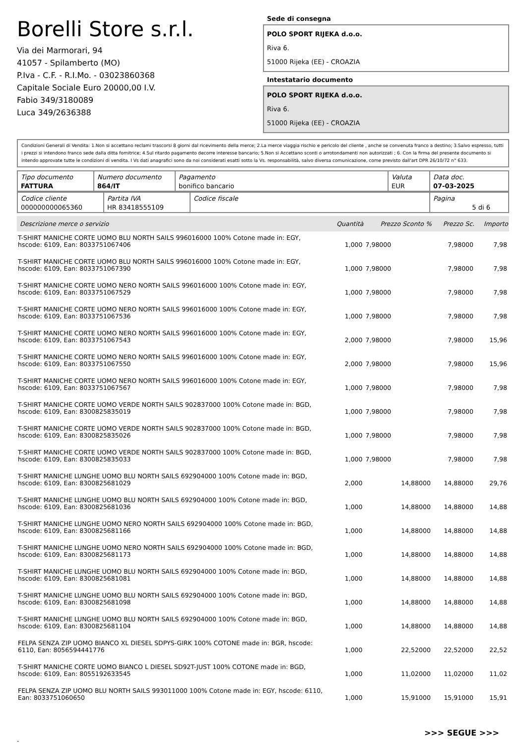Borelli Store s.r.l.
Via dei Marmorari, 94
41057 - Spilamberto (MO)
P.Iva - C.F. - R.I.Mo. - 03023860368
Capitale Sociale Euro 20000,00 I.V.
Fabio 349/3180089
Luca 349/2636388
Sede di consegna
POLO SPORT RIJEKA d.o.o.
Riva 6.
51000 Rijeka (EE) - CROAZIA
Intestatario documento
POLO SPORT RIJEKA d.o.o.
Riva 6.
51000 Rijeka (EE) - CROAZIA
Condizioni Generali di Vendita: 1.Non si accettano reclami trascorsi 8 giorni dal ricevimento della merce; 2.La merce viaggia rischio e pericolo del cliente , anche se convenuta franco a destino; 3.Salvo espresso, tutti i prezzi si intendono franco sede dalla ditta fornitrice; 4.Sul ritardo pagamento decorre interesse bancario; 5.Non si Accettano sconti o arrotondamenti non autorizzati ; 6. Con la firma del presente documento si intendo approvate tutte le condizioni di vendita. I Vs dati anagrafici sono da noi considerati esatti sotto la Vs. responsabilità, salvo diversa comunicazione, come previsto dall'art DPR 26/10/72 n° 633.
| Tipo documento FATTURA | Numero documento 864/IT | Pagamento bonifico bancario | Valuta EUR | Data doc. 07-03-2025 |
| Codice cliente 000000000065360 | Partita IVA HR 83418555109 | Codice fiscale | Pagina 5 di 6 |
| Descrizione merce o servizio | Quantità | Prezzo Sconto % | Prezzo Sc. | Importo |
| --- | --- | --- | --- | --- |
| T-SHIRT MANICHE CORTE UOMO BLU NORTH SAILS 996016000 100% Cotone made in: EGY, hscode: 6109, Ean: 8033751067406 | 1,000 | 7,98000 | 7,98000 | 7,98 |
| T-SHIRT MANICHE CORTE UOMO BLU NORTH SAILS 996016000 100% Cotone made in: EGY, hscode: 6109, Ean: 8033751067390 | 1,000 | 7,98000 | 7,98000 | 7,98 |
| T-SHIRT MANICHE CORTE UOMO NERO NORTH SAILS 996016000 100% Cotone made in: EGY, hscode: 6109, Ean: 8033751067529 | 1,000 | 7,98000 | 7,98000 | 7,98 |
| T-SHIRT MANICHE CORTE UOMO NERO NORTH SAILS 996016000 100% Cotone made in: EGY, hscode: 6109, Ean: 8033751067536 | 1,000 | 7,98000 | 7,98000 | 7,98 |
| T-SHIRT MANICHE CORTE UOMO NERO NORTH SAILS 996016000 100% Cotone made in: EGY, hscode: 6109, Ean: 8033751067543 | 2,000 | 7,98000 | 7,98000 | 15,96 |
| T-SHIRT MANICHE CORTE UOMO NERO NORTH SAILS 996016000 100% Cotone made in: EGY, hscode: 6109, Ean: 8033751067550 | 2,000 | 7,98000 | 7,98000 | 15,96 |
| T-SHIRT MANICHE CORTE UOMO NERO NORTH SAILS 996016000 100% Cotone made in: EGY, hscode: 6109, Ean: 8033751067567 | 1,000 | 7,98000 | 7,98000 | 7,98 |
| T-SHIRT MANICHE CORTE UOMO VERDE NORTH SAILS 902837000 100% Cotone made in: BGD, hscode: 6109, Ean: 8300825835019 | 1,000 | 7,98000 | 7,98000 | 7,98 |
| T-SHIRT MANICHE CORTE UOMO VERDE NORTH SAILS 902837000 100% Cotone made in: BGD, hscode: 6109, Ean: 8300825835026 | 1,000 | 7,98000 | 7,98000 | 7,98 |
| T-SHIRT MANICHE CORTE UOMO VERDE NORTH SAILS 902837000 100% Cotone made in: BGD, hscode: 6109, Ean: 8300825835033 | 1,000 | 7,98000 | 7,98000 | 7,98 |
| T-SHIRT MANICHE LUNGHE UOMO BLU NORTH SAILS 692904000 100% Cotone made in: BGD, hscode: 6109, Ean: 8300825681029 | 2,000 | 14,88000 | 14,88000 | 29,76 |
| T-SHIRT MANICHE LUNGHE UOMO BLU NORTH SAILS 692904000 100% Cotone made in: BGD, hscode: 6109, Ean: 8300825681036 | 1,000 | 14,88000 | 14,88000 | 14,88 |
| T-SHIRT MANICHE LUNGHE UOMO NERO NORTH SAILS 692904000 100% Cotone made in: BGD, hscode: 6109, Ean: 8300825681166 | 1,000 | 14,88000 | 14,88000 | 14,88 |
| T-SHIRT MANICHE LUNGHE UOMO NERO NORTH SAILS 692904000 100% Cotone made in: BGD, hscode: 6109, Ean: 8300825681173 | 1,000 | 14,88000 | 14,88000 | 14,88 |
| T-SHIRT MANICHE LUNGHE UOMO BLU NORTH SAILS 692904000 100% Cotone made in: BGD, hscode: 6109, Ean: 8300825681081 | 1,000 | 14,88000 | 14,88000 | 14,88 |
| T-SHIRT MANICHE LUNGHE UOMO BLU NORTH SAILS 692904000 100% Cotone made in: BGD, hscode: 6109, Ean: 8300825681098 | 1,000 | 14,88000 | 14,88000 | 14,88 |
| T-SHIRT MANICHE LUNGHE UOMO BLU NORTH SAILS 692904000 100% Cotone made in: BGD, hscode: 6109, Ean: 8300825681104 | 1,000 | 14,88000 | 14,88000 | 14,88 |
| FELPA SENZA ZIP UOMO BIANCO XL DIESEL SDPYS-GIRK 100% COTONE made in: BGR, hscode: 6110, Ean: 8056594441776 | 1,000 | 22,52000 | 22,52000 | 22,52 |
| T-SHIRT MANICHE CORTE UOMO BIANCO L DIESEL SD92T-JUST 100% COTONE made in: BGD, hscode: 6109, Ean: 8055192633545 | 1,000 | 11,02000 | 11,02000 | 11,02 |
| FELPA SENZA ZIP UOMO BLU NORTH SAILS 993011000 100% Cotone made in: EGY, hscode: 6110, Ean: 8033751060650 | 1,000 | 15,91000 | 15,91000 | 15,91 |
>>> SEGUE >>>
-